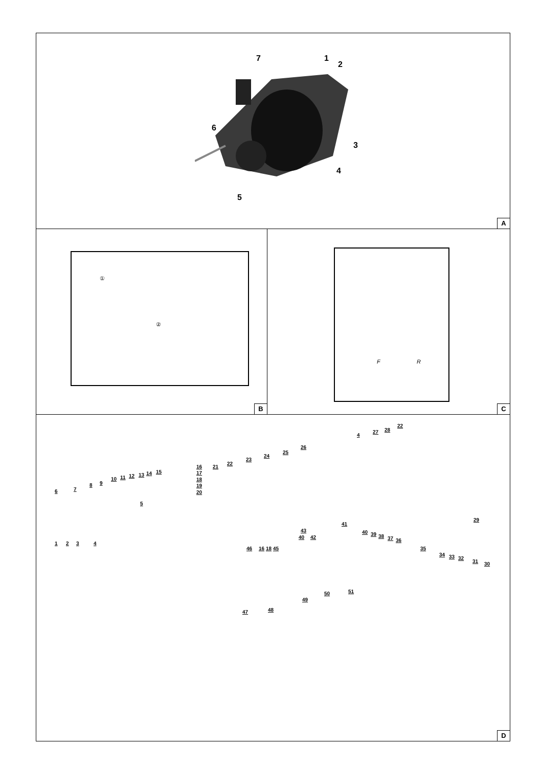7 1
2
6
3
4
5
A
①
②
B
F R
C
1 2 3 4
5
6 7
8 9
10 11 12 13 14 15
16
17
18
19
20
21
22
23
24
25
26
4
27 28
22
29
30 31
32 33 34
35
36 37 38 39 40
41
42
43
40
45 46 16 18
47 48
49
50 51
D